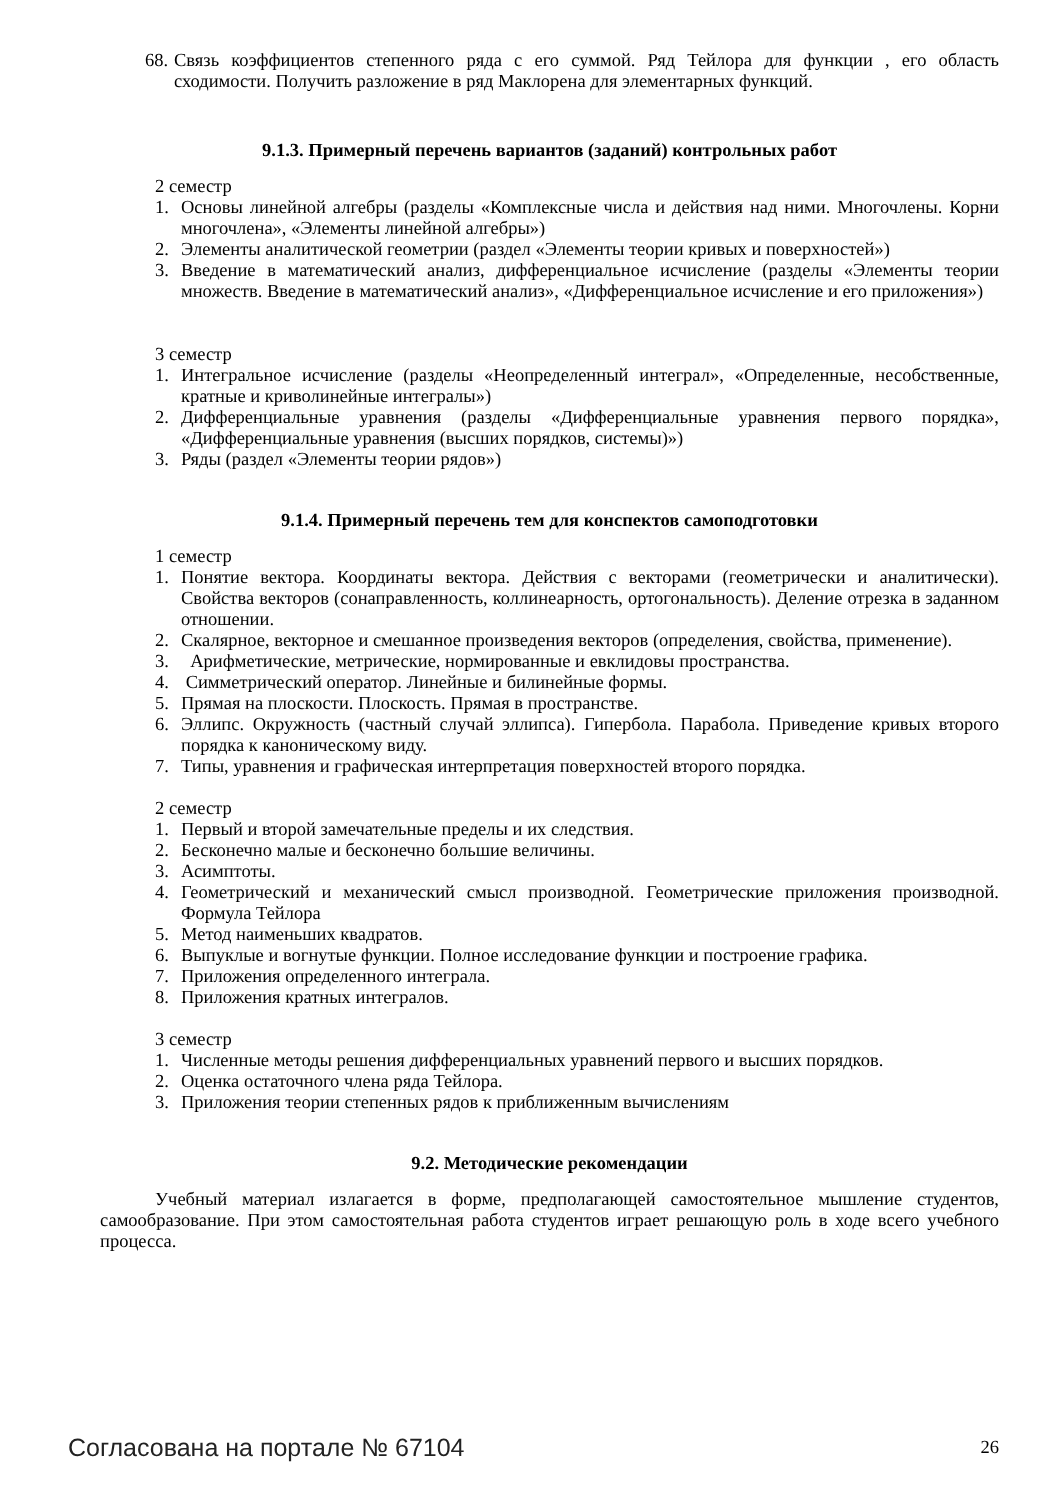68. Связь коэффициентов степенного ряда с его суммой. Ряд Тейлора для функции , его область сходимости. Получить разложение в ряд Маклорена для элементарных функций.
9.1.3. Примерный перечень вариантов (заданий) контрольных работ
2 семестр
1. Основы линейной алгебры (разделы «Комплексные числа и действия над ними. Многочлены. Корни многочлена», «Элементы линейной алгебры»)
2. Элементы аналитической геометрии (раздел «Элементы теории кривых и поверхностей»)
3. Введение в математический анализ, дифференциальное исчисление (разделы «Элементы теории множеств. Введение в математический анализ», «Дифференциальное исчисление и его приложения»)
3 семестр
1. Интегральное исчисление (разделы «Неопределенный интеграл», «Определенные, несобственные, кратные и криволинейные интегралы»)
2. Дифференциальные уравнения (разделы «Дифференциальные уравнения первого порядка», «Дифференциальные уравнения (высших порядков, системы)»)
3. Ряды (раздел «Элементы теории рядов»)
9.1.4. Примерный перечень тем для конспектов самоподготовки
1 семестр
1. Понятие вектора. Координаты вектора. Действия с векторами (геометрически и аналитически). Свойства векторов (сонаправленность, коллинеарность, ортогональность). Деление отрезка в заданном отношении.
2. Скалярное, векторное и смешанное произведения векторов (определения, свойства, применение).
3. Арифметические, метрические, нормированные и евклидовы пространства.
4. Симметрический оператор. Линейные и билинейные формы.
5. Прямая на плоскости. Плоскость. Прямая в пространстве.
6. Эллипс. Окружность (частный случай эллипса). Гипербола. Парабола. Приведение кривых второго порядка к каноническому виду.
7. Типы, уравнения и графическая интерпретация поверхностей второго порядка.
2 семестр
1. Первый и второй замечательные пределы и их следствия.
2. Бесконечно малые и бесконечно большие величины.
3. Асимптоты.
4. Геометрический и механический смысл производной. Геометрические приложения производной. Формула Тейлора
5. Метод наименьших квадратов.
6. Выпуклые и вогнутые функции. Полное исследование функции и построение графика.
7. Приложения определенного интеграла.
8. Приложения кратных интегралов.
3 семестр
1. Численные методы решения дифференциальных уравнений первого и высших порядков.
2. Оценка остаточного члена ряда Тейлора.
3. Приложения теории степенных рядов к приближенным вычислениям
9.2. Методические рекомендации
Учебный материал излагается в форме, предполагающей самостоятельное мышление студентов, самообразование. При этом самостоятельная работа студентов играет решающую роль в ходе всего учебного процесса.
Согласована на портале № 67104 26